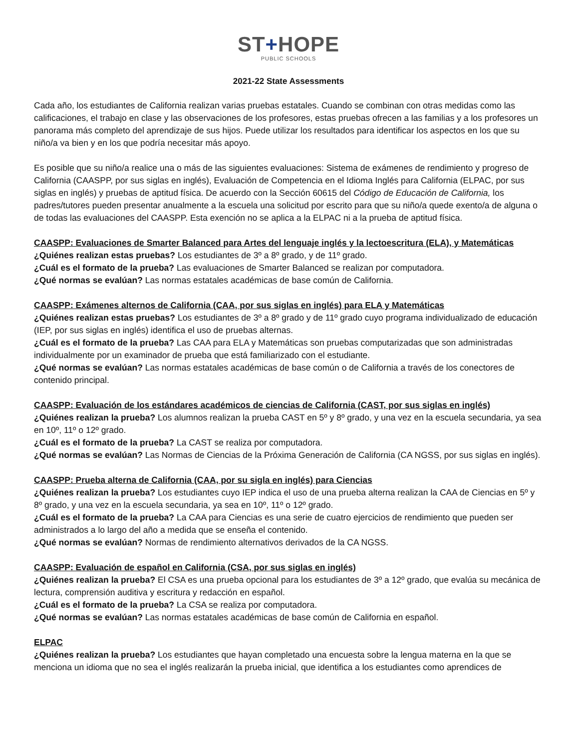ST+HOPE
PUBLIC SCHOOLS
2021-22 State Assessments
Cada año, los estudiantes de California realizan varias pruebas estatales. Cuando se combinan con otras medidas como las calificaciones, el trabajo en clase y las observaciones de los profesores, estas pruebas ofrecen a las familias y a los profesores un panorama más completo del aprendizaje de sus hijos. Puede utilizar los resultados para identificar los aspectos en los que su niño/a va bien y en los que podría necesitar más apoyo.
Es posible que su niño/a realice una o más de las siguientes evaluaciones: Sistema de exámenes de rendimiento y progreso de California (CAASPP, por sus siglas en inglés), Evaluación de Competencia en el Idioma Inglés para California (ELPAC, por sus siglas en inglés) y pruebas de aptitud física. De acuerdo con la Sección 60615 del Código de Educación de California, los padres/tutores pueden presentar anualmente a la escuela una solicitud por escrito para que su niño/a quede exento/a de alguna o de todas las evaluaciones del CAASPP. Esta exención no se aplica a la ELPAC ni a la prueba de aptitud física.
CAASPP: Evaluaciones de Smarter Balanced para Artes del lenguaje inglés y la lectoescritura (ELA), y Matemáticas
¿Quiénes realizan estas pruebas? Los estudiantes de 3º a 8º grado, y de 11º grado.
¿Cuál es el formato de la prueba? Las evaluaciones de Smarter Balanced se realizan por computadora.
¿Qué normas se evalúan? Las normas estatales académicas de base común de California.
CAASPP: Exámenes alternos de California (CAA, por sus siglas en inglés) para ELA y Matemáticas
¿Quiénes realizan estas pruebas? Los estudiantes de 3º a 8º grado y de 11º grado cuyo programa individualizado de educación (IEP, por sus siglas en inglés) identifica el uso de pruebas alternas.
¿Cuál es el formato de la prueba? Las CAA para ELA y Matemáticas son pruebas computarizadas que son administradas individualmente por un examinador de prueba que está familiarizado con el estudiante.
¿Qué normas se evalúan? Las normas estatales académicas de base común o de California a través de los conectores de contenido principal.
CAASPP: Evaluación de los estándares académicos de ciencias de California (CAST, por sus siglas en inglés)
¿Quiénes realizan la prueba? Los alumnos realizan la prueba CAST en 5º y 8º grado, y una vez en la escuela secundaria, ya sea en 10º, 11º o 12º grado.
¿Cuál es el formato de la prueba? La CAST se realiza por computadora.
¿Qué normas se evalúan? Las Normas de Ciencias de la Próxima Generación de California (CA NGSS, por sus siglas en inglés).
CAASPP: Prueba alterna de California (CAA, por su sigla en inglés) para Ciencias
¿Quiénes realizan la prueba? Los estudiantes cuyo IEP indica el uso de una prueba alterna realizan la CAA de Ciencias en 5º y 8º grado, y una vez en la escuela secundaria, ya sea en 10º, 11º o 12º grado.
¿Cuál es el formato de la prueba? La CAA para Ciencias es una serie de cuatro ejercicios de rendimiento que pueden ser administrados a lo largo del año a medida que se enseña el contenido.
¿Qué normas se evalúan? Normas de rendimiento alternativos derivados de la CA NGSS.
CAASPP: Evaluación de español en California (CSA, por sus siglas en inglés)
¿Quiénes realizan la prueba? El CSA es una prueba opcional para los estudiantes de 3º a 12º grado, que evalúa su mecánica de lectura, comprensión auditiva y escritura y redacción en español.
¿Cuál es el formato de la prueba? La CSA se realiza por computadora.
¿Qué normas se evalúan? Las normas estatales académicas de base común de California en español.
ELPAC
¿Quiénes realizan la prueba? Los estudiantes que hayan completado una encuesta sobre la lengua materna en la que se menciona un idioma que no sea el inglés realizarán la prueba inicial, que identifica a los estudiantes como aprendices de